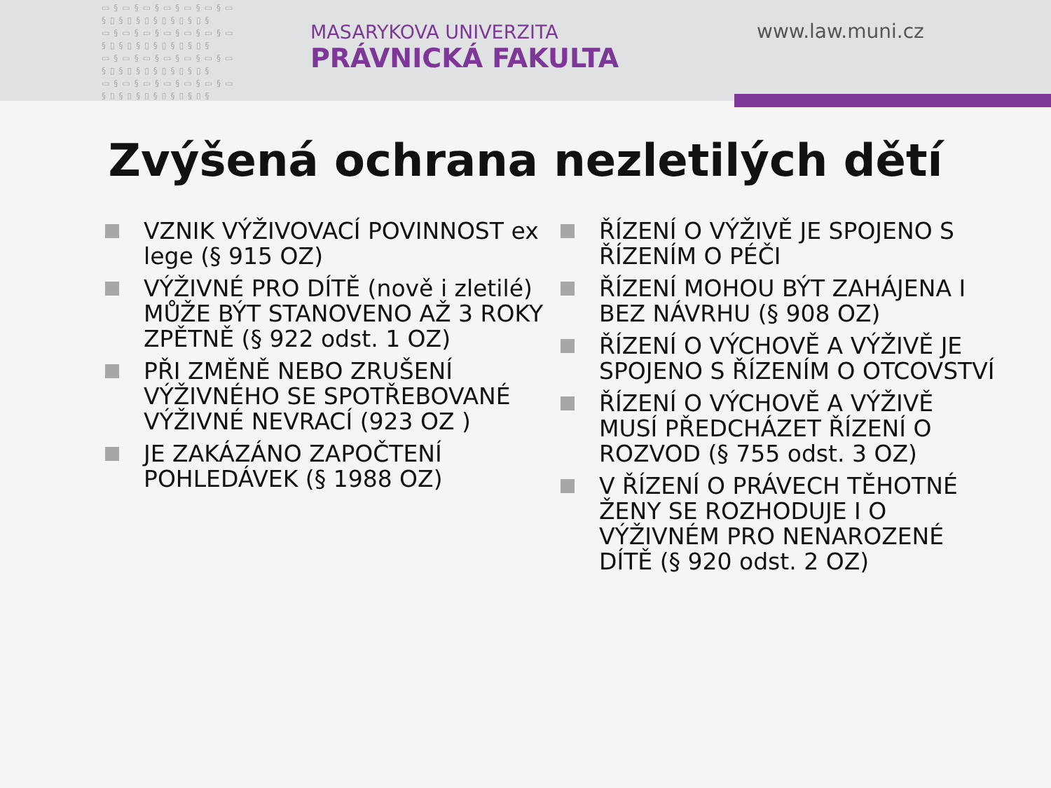▭§▭§▭§▭§▭§▭§▭ §▯§▯§▯§▯§▯§▯§ ▭§▭§▭§▭§▭§▭§▭ §▯§▯§▯§▯§▯§▯§ ▭§▭§▭§▭§▭§▭§▭ §▯§▯§▯§▯§▯§▯§ ▭§▭§▭§▭§▭§▭§▭ §▯§▯§▯§▯§▯§▯§
MASARYKOVA UNIVERZITA
PRÁVNICKÁ FAKULTA
www.law.muni.cz
Zvýšená ochrana nezletilých dětí
VZNIK VÝŽIVOVACÍ POVINNOST ex lege (§ 915 OZ)
VÝŽIVNÉ PRO DÍTĚ (nově i zletilé) MŮŽE BÝT STANOVENO AŽ 3 ROKY ZPĚTNĚ (§ 922 odst. 1 OZ)
PŘI ZMĚNĚ NEBO ZRUŠENÍ VÝŽIVNÉHO SE SPOTŘEBOVANÉ VÝŽIVNÉ NEVRACÍ (923 OZ )
JE ZAKÁZÁNO ZAPOČTENÍ POHLEDÁVEK (§ 1988 OZ)
ŘÍZENÍ O VÝŽIVĚ JE SPOJENO S ŘÍZENÍM O PÉČI
ŘÍZENÍ MOHOU BÝT ZAHÁJENA I BEZ NÁVRHU (§ 908 OZ)
ŘÍZENÍ O VÝCHOVĚ A VÝŽIVĚ JE SPOJENO S ŘÍZENÍM O OTCOVSTVÍ
ŘÍZENÍ O VÝCHOVĚ A VÝŽIVĚ MUSÍ PŘEDCHÁZET ŘÍZENÍ O ROZVOD (§ 755 odst. 3 OZ)
V ŘÍZENÍ O PRÁVECH TĚHOTNÉ ŽENY SE ROZHODUJE I O VÝŽIVNÉM PRO NENAROZENÉ DÍTĚ (§ 920 odst. 2 OZ)